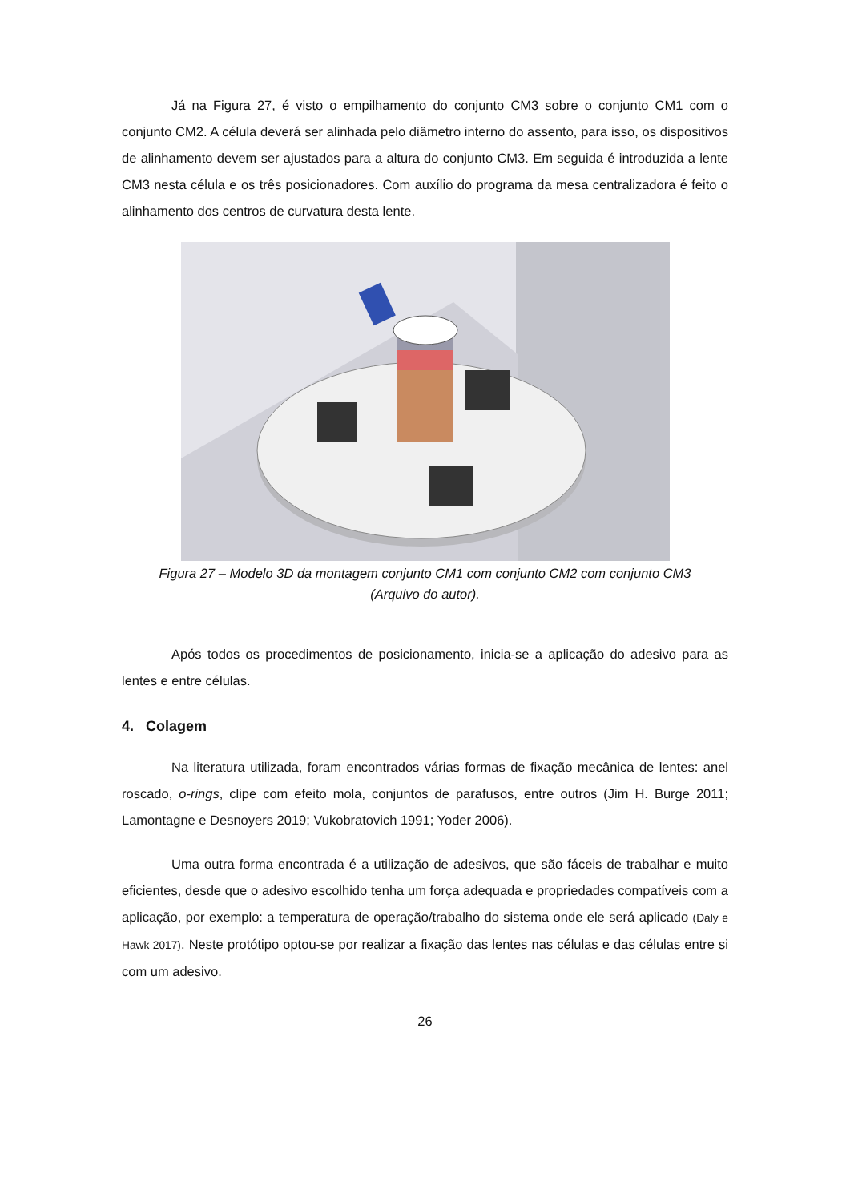Já na Figura 27, é visto o empilhamento do conjunto CM3 sobre o conjunto CM1 com o conjunto CM2. A célula deverá ser alinhada pelo diâmetro interno do assento, para isso, os dispositivos de alinhamento devem ser ajustados para a altura do conjunto CM3. Em seguida é introduzida a lente CM3 nesta célula e os três posicionadores. Com auxílio do programa da mesa centralizadora é feito o alinhamento dos centros de curvatura desta lente.
Figura 27 – Modelo 3D da montagem conjunto CM1 com conjunto CM2 com conjunto CM3
(Arquivo do autor).
Após todos os procedimentos de posicionamento, inicia-se a aplicação do adesivo para as lentes e entre células.
4. Colagem
Na literatura utilizada, foram encontrados várias formas de fixação mecânica de lentes: anel roscado, o-rings, clipe com efeito mola, conjuntos de parafusos, entre outros (Jim H. Burge 2011; Lamontagne e Desnoyers 2019; Vukobratovich 1991; Yoder 2006).
Uma outra forma encontrada é a utilização de adesivos, que são fáceis de trabalhar e muito eficientes, desde que o adesivo escolhido tenha um força adequada e propriedades compatíveis com a aplicação, por exemplo: a temperatura de operação/trabalho do sistema onde ele será aplicado (Daly e Hawk 2017). Neste protótipo optou-se por realizar a fixação das lentes nas células e das células entre si com um adesivo.
26